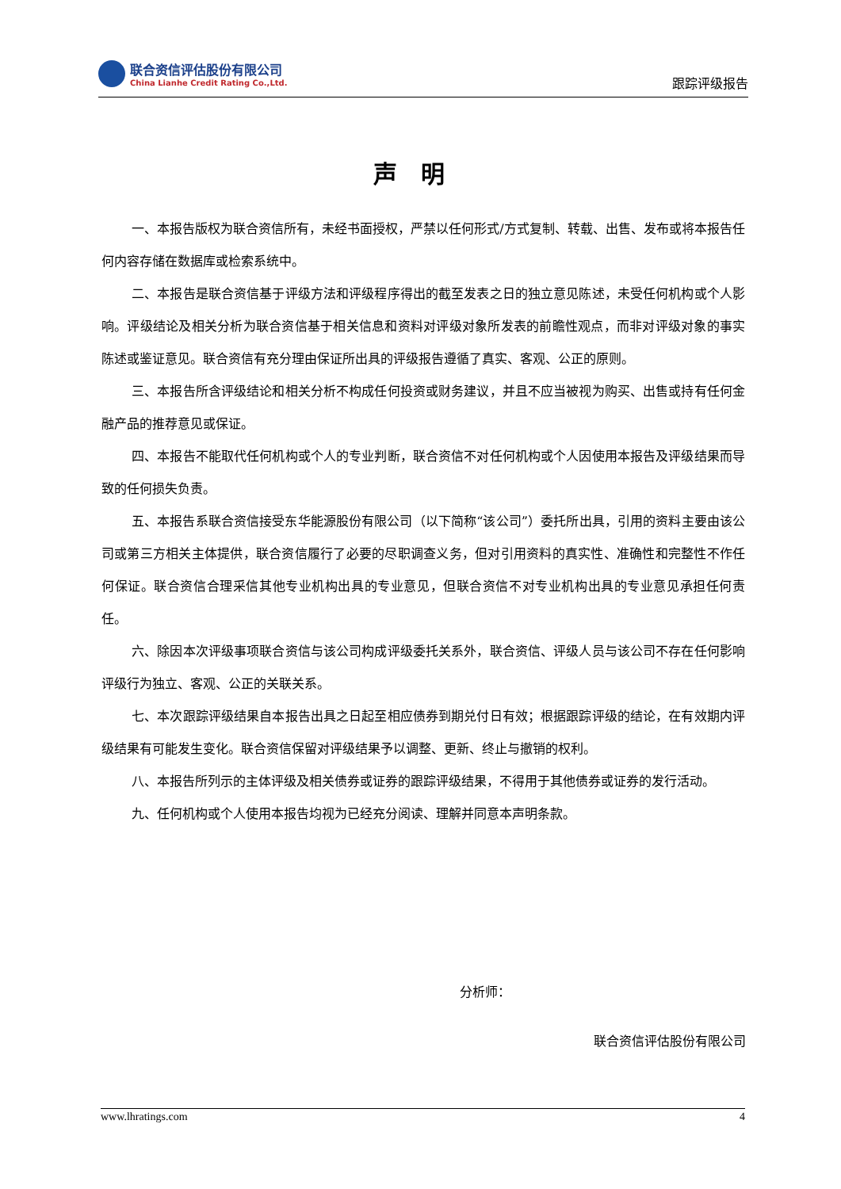联合资信评估股份有限公司
China Lianhe Credit Rating Co.,Ltd.
跟踪评级报告
声明
一、本报告版权为联合资信所有，未经书面授权，严禁以任何形式/方式复制、转载、出售、发布或将本报告任何内容存储在数据库或检索系统中。
二、本报告是联合资信基于评级方法和评级程序得出的截至发表之日的独立意见陈述，未受任何机构或个人影响。评级结论及相关分析为联合资信基于相关信息和资料对评级对象所发表的前瞻性观点，而非对评级对象的事实陈述或鉴证意见。联合资信有充分理由保证所出具的评级报告遵循了真实、客观、公正的原则。
三、本报告所含评级结论和相关分析不构成任何投资或财务建议，并且不应当被视为购买、出售或持有任何金融产品的推荐意见或保证。
四、本报告不能取代任何机构或个人的专业判断，联合资信不对任何机构或个人因使用本报告及评级结果而导致的任何损失负责。
五、本报告系联合资信接受东华能源股份有限公司（以下简称“该公司”）委托所出具，引用的资料主要由该公司或第三方相关主体提供，联合资信履行了必要的尽职调查义务，但对引用资料的真实性、准确性和完整性不作任何保证。联合资信合理采信其他专业机构出具的专业意见，但联合资信不对专业机构出具的专业意见承担任何责任。
六、除因本次评级事项联合资信与该公司构成评级委托关系外，联合资信、评级人员与该公司不存在任何影响评级行为独立、客观、公正的关联关系。
七、本次跟踪评级结果自本报告出具之日起至相应债券到期兑付日有效；根据跟踪评级的结论，在有效期内评级结果有可能发生变化。联合资信保留对评级结果予以调整、更新、终止与撤销的权利。
八、本报告所列示的主体评级及相关债券或证券的跟踪评级结果，不得用于其他债券或证券的发行活动。
九、任何机构或个人使用本报告均视为已经充分阅读、理解并同意本声明条款。
分析师：
联合资信评估股份有限公司
www.lhratings.com 4